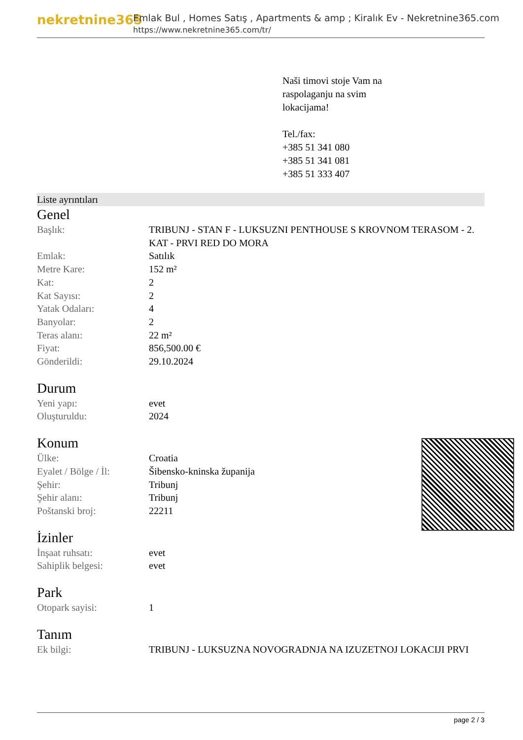nekretnine365
Emlak Bul , Homes Satış , Apartments & amp ; Kiralık Ev - Nekretnine365.com
https://www.nekretnine365.com/tr/
Naši timovi stoje Vam na
raspolaganju na svim
lokacijama!
Tel./fax:
+385 51 341 080
+385 51 341 081
+385 51 333 407
Liste ayrıntıları
Genel
| Başlık: | TRIBUNJ - STAN F - LUKSUZNI PENTHOUSE S KROVNOM TERASOM - 2. KAT - PRVI RED DO MORA |
| Emlak: | Satılık |
| Metre Kare: | 152 m² |
| Kat: | 2 |
| Kat Sayısı: | 2 |
| Yatak Odaları: | 4 |
| Banyolar: | 2 |
| Teras alanı: | 22 m² |
| Fiyat: | 856,500.00 € |
| Gönderildi: | 29.10.2024 |
Durum
| Yeni yapı: | evet |
| Oluşturuldu: | 2024 |
Konum
| Ülke: | Croatia |
| Eyalet / Bölge / İl: | Šibensko-kninska županija |
| Şehir: | Tribunj |
| Şehir alanı: | Tribunj |
| Poštanski broj: | 22211 |
İzinler
| İnşaat ruhsatı: | evet |
| Sahiplik belgesi: | evet |
Park
| Otopark sayisi: | 1 |
Tanım
| Ek bilgi: | TRIBUNJ - LUKSUZNA NOVOGRADNJA NA IZUZETNOJ LOKACIJI PRVI |
page 2 / 3